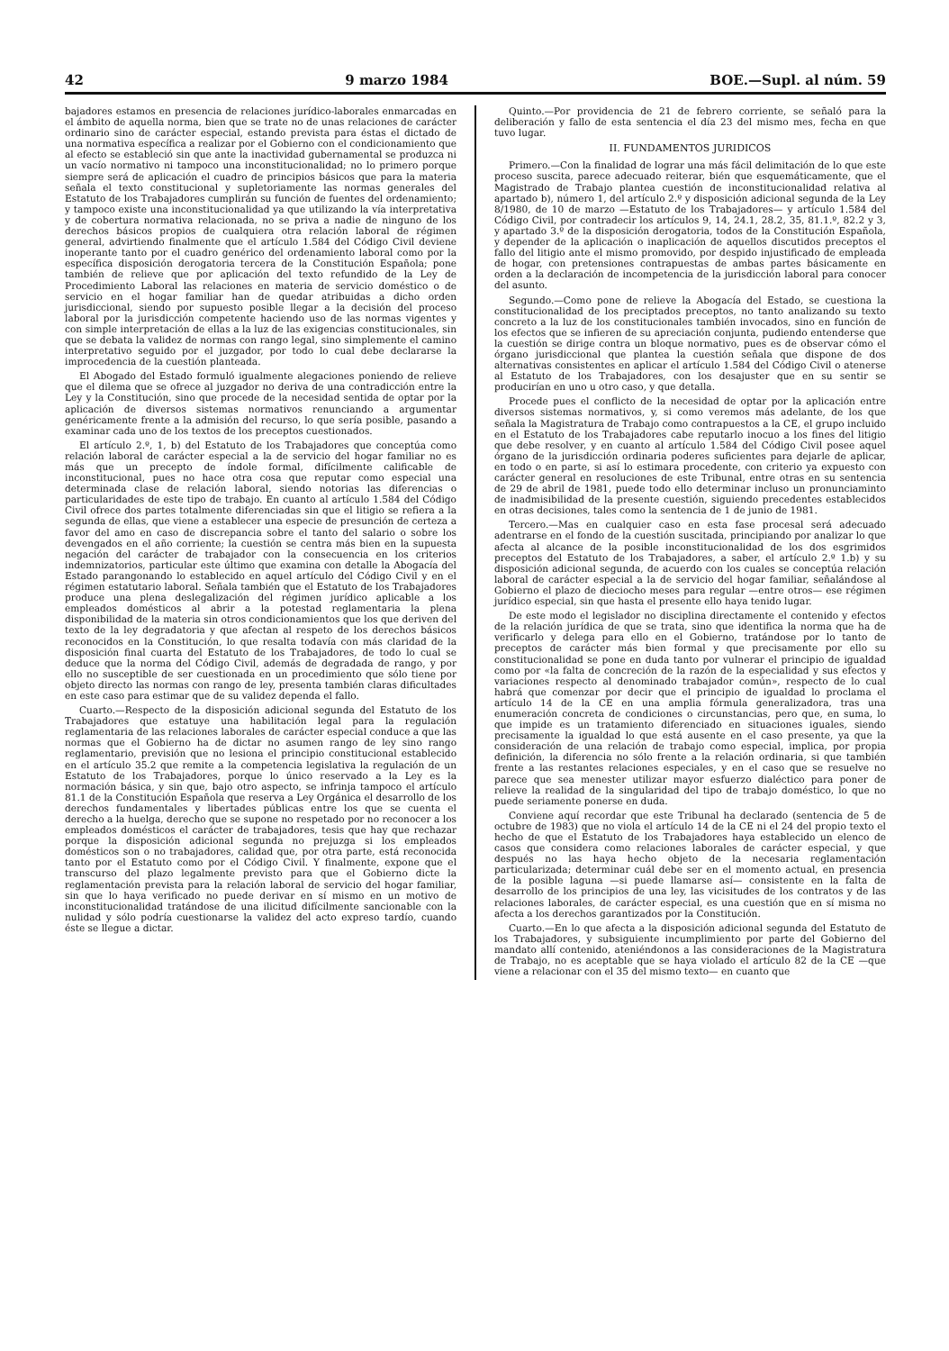42 9 marzo 1984 BOE.—Supl. al núm. 59
bajadores estamos en presencia de relaciones jurídico-laborales enmarcadas en el ámbito de aquella norma, bien que se trate no de unas relaciones de carácter ordinario sino de carácter especial, estando prevista para éstas el dictado de una normativa específica a realizar por el Gobierno con el condicionamiento que al efecto se estableció sin que ante la inactividad gubernamental se produzca ni un vacío normativo ni tampoco una inconstitucionalidad; no lo primero porque siempre será de aplicación el cuadro de principios básicos que para la materia señala el texto constitucional y supletoriamente las normas generales del Estatuto de los Trabajadores cumplirán su función de fuentes del ordenamiento; y tampoco existe una inconstitucionalidad ya que utilizando la vía interpretativa y de cobertura normativa relacionada, no se priva a nadie de ninguno de los derechos básicos propios de cualquiera otra relación laboral de régimen general, advirtiendo finalmente que el artículo 1.584 del Código Civil deviene inoperante tanto por el cuadro genérico del ordenamiento laboral como por la específica disposición derogatoria tercera de la Constitución Española; pone también de relieve que por aplicación del texto refundido de la Ley de Procedimiento Laboral las relaciones en materia de servicio doméstico o de servicio en el hogar familiar han de quedar atribuidas a dicho orden jurisdiccional, siendo por supuesto posible llegar a la decisión del proceso laboral por la jurisdicción competente haciendo uso de las normas vigentes y con simple interpretación de ellas a la luz de las exigencias constitucionales, sin que se debata la validez de normas con rango legal, sino simplemente el camino interpretativo seguido por el juzgador, por todo lo cual debe declararse la improcedencia de la cuestión planteada.
El Abogado del Estado formuló igualmente alegaciones poniendo de relieve que el dilema que se ofrece al juzgador no deriva de una contradicción entre la Ley y la Constitución, sino que procede de la necesidad sentida de optar por la aplicación de diversos sistemas normativos renunciando a argumentar genéricamente frente a la admisión del recurso, lo que sería posible, pasando a examinar cada uno de los textos de los preceptos cuestionados.
El artículo 2.º, 1, b) del Estatuto de los Trabajadores que conceptúa como relación laboral de carácter especial a la de servicio del hogar familiar no es más que un precepto de índole formal, difícilmente calificable de inconstitucional, pues no hace otra cosa que reputar como especial una determinada clase de relación laboral, siendo notorias las diferencias o particularidades de este tipo de trabajo. En cuanto al artículo 1.584 del Código Civil ofrece dos partes totalmente diferenciadas sin que el litigio se refiera a la segunda de ellas, que viene a establecer una especie de presunción de certeza a favor del amo en caso de discrepancia sobre el tanto del salario o sobre los devengados en el año corriente; la cuestión se centra más bien en la supuesta negación del carácter de trabajador con la consecuencia en los criterios indemnizatorios, particular este último que examina con detalle la Abogacía del Estado parangonando lo establecido en aquel artículo del Código Civil y en el régimen estatutario laboral. Señala también que el Estatuto de los Trabajadores produce una plena deslegalización del régimen jurídico aplicable a los empleados domésticos al abrir a la potestad reglamentaria la plena disponibilidad de la materia sin otros condicionamientos que los que deriven del texto de la ley degradatoria y que afectan al respeto de los derechos básicos reconocidos en la Constitución, lo que resalta todavía con más claridad de la disposición final cuarta del Estatuto de los Trabajadores, de todo lo cual se deduce que la norma del Código Civil, además de degradada de rango, y por ello no susceptible de ser cuestionada en un procedimiento que sólo tiene por objeto directo las normas con rango de ley, presenta también claras dificultades en este caso para estimar que de su validez dependa el fallo.
Cuarto.—Respecto de la disposición adicional segunda del Estatuto de los Trabajadores que estatuye una habilitación legal para la regulación reglamentaria de las relaciones laborales de carácter especial conduce a que las normas que el Gobierno ha de dictar no asumen rango de ley sino rango reglamentario, previsión que no lesiona el principio constitucional establecido en el artículo 35.2 que remite a la competencia legislativa la regulación de un Estatuto de los Trabajadores, porque lo único reservado a la Ley es la normación básica, y sin que, bajo otro aspecto, se infrinja tampoco el artículo 81.1 de la Constitución Española que reserva a Ley Orgánica el desarrollo de los derechos fundamentales y libertades públicas entre los que se cuenta el derecho a la huelga, derecho que se supone no respetado por no reconocer a los empleados domésticos el carácter de trabajadores, tesis que hay que rechazar porque la disposición adicional segunda no prejuzga si los empleados domésticos son o no trabajadores, calidad que, por otra parte, está reconocida tanto por el Estatuto como por el Código Civil. Y finalmente, expone que el transcurso del plazo legalmente previsto para que el Gobierno dicte la reglamentación prevista para la relación laboral de servicio del hogar familiar, sin que lo haya verificado no puede derivar en sí mismo en un motivo de inconstitucionalidad tratándose de una ilicitud difícilmente sancionable con la nulidad y sólo podría cuestionarse la validez del acto expreso tardío, cuando éste se llegue a dictar.
Quinto.—Por providencia de 21 de febrero corriente, se señaló para la deliberación y fallo de esta sentencia el día 23 del mismo mes, fecha en que tuvo lugar.
II. FUNDAMENTOS JURIDICOS
Primero.—Con la finalidad de lograr una más fácil delimitación de lo que este proceso suscita, parece adecuado reiterar, bién que esquemáticamente, que el Magistrado de Trabajo plantea cuestión de inconstitucionalidad relativa al apartado b), número 1, del artículo 2.º y disposición adicional segunda de la Ley 8/1980, de 10 de marzo —Estatuto de los Trabajadores— y artículo 1.584 del Código Civil, por contradecir los artículos 9, 14, 24.1, 28.2, 35, 81.1.º, 82.2 y 3, y apartado 3.º de la disposición derogatoria, todos de la Constitución Española, y depender de la aplicación o inaplicación de aquellos discutidos preceptos el fallo del litigio ante el mismo promovido, por despido injustificado de empleada de hogar, con pretensiones contrapuestas de ambas partes básicamente en orden a la declaración de incompetencia de la jurisdicción laboral para conocer del asunto.
Segundo.—Como pone de relieve la Abogacía del Estado, se cuestiona la constitucionalidad de los preciptados preceptos, no tanto analizando su texto concreto a la luz de los constitucionales también invocados, sino en función de los efectos que se infieren de su apreciación conjunta, pudiendo entenderse que la cuestión se dirige contra un bloque normativo, pues es de observar cómo el órgano jurisdiccional que plantea la cuestión señala que dispone de dos alternativas consistentes en aplicar el artículo 1.584 del Código Civil o atenerse al Estatuto de los Trabajadores, con los desajuster que en su sentir se producirían en uno u otro caso, y que detalla.
Procede pues el conflicto de la necesidad de optar por la aplicación entre diversos sistemas normativos, y, si como veremos más adelante, de los que señala la Magistratura de Trabajo como contrapuestos a la CE, el grupo incluido en el Estatuto de los Trabajadores cabe reputarlo inocuo a los fines del litigio que debe resolver, y en cuanto al artículo 1.584 del Código Civil posee aquel órgano de la jurisdicción ordinaria poderes suficientes para dejarle de aplicar, en todo o en parte, si así lo estimara procedente, con criterio ya expuesto con carácter general en resoluciones de este Tribunal, entre otras en su sentencia de 29 de abril de 1981, puede todo ello determinar incluso un pronunciaminto de inadmisibilidad de la presente cuestión, siguiendo precedentes establecidos en otras decisiones, tales como la sentencia de 1 de junio de 1981.
Tercero.—Mas en cualquier caso en esta fase procesal será adecuado adentrarse en el fondo de la cuestión suscitada, principiando por analizar lo que afecta al alcance de la posible inconstitucionalidad de los dos esgrimidos preceptos del Estatuto de los Trabajadores, a saber, el artículo 2.º 1.b) y su disposición adicional segunda, de acuerdo con los cuales se conceptúa relación laboral de carácter especial a la de servicio del hogar familiar, señalándose al Gobierno el plazo de dieciocho meses para regular —entre otros— ese régimen jurídico especial, sin que hasta el presente ello haya tenido lugar.
De este modo el legislador no disciplina directamente el contenido y efectos de la relación jurídica de que se trata, sino que identifica la norma que ha de verificarlo y delega para ello en el Gobierno, tratándose por lo tanto de preceptos de carácter más bien formal y que precisamente por ello su constitucionalidad se pone en duda tanto por vulnerar el principio de igualdad como por «la falta de concreción de la razón de la especialidad y sus efectos y variaciones respecto al denominado trabajador común», respecto de lo cual habrá que comenzar por decir que el principio de igualdad lo proclama el artículo 14 de la CE en una amplia fórmula generalizadora, tras una enumeración concreta de condiciones o circunstancias, pero que, en suma, lo que impide es un tratamiento diferenciado en situaciones iguales, siendo precisamente la igualdad lo que está ausente en el caso presente, ya que la consideración de una relación de trabajo como especial, implica, por propia definición, la diferencia no sólo frente a la relación ordinaria, si que también frente a las restantes relaciones especiales, y en el caso que se resuelve no parece que sea menester utilizar mayor esfuerzo dialéctico para poner de relieve la realidad de la singularidad del tipo de trabajo doméstico, lo que no puede seriamente ponerse en duda.
Conviene aquí recordar que este Tribunal ha declarado (sentencia de 5 de octubre de 1983) que no viola el artículo 14 de la CE ni el 24 del propio texto el hecho de que el Estatuto de los Trabajadores haya establecido un elenco de casos que considera como relaciones laborales de carácter especial, y que después no las haya hecho objeto de la necesaria reglamentación particularizada; determinar cuál debe ser en el momento actual, en presencia de la posible laguna —si puede llamarse así— consistente en la falta de desarrollo de los principios de una ley, las vicisitudes de los contratos y de las relaciones laborales, de carácter especial, es una cuestión que en sí misma no afecta a los derechos garantizados por la Constitución.
Cuarto.—En lo que afecta a la disposición adicional segunda del Estatuto de los Trabajadores, y subsiguiente incumplimiento por parte del Gobierno del mandato allí contenido, ateniéndonos a las consideraciones de la Magistratura de Trabajo, no es aceptable que se haya violado el artículo 82 de la CE —que viene a relacionar con el 35 del mismo texto— en cuanto que